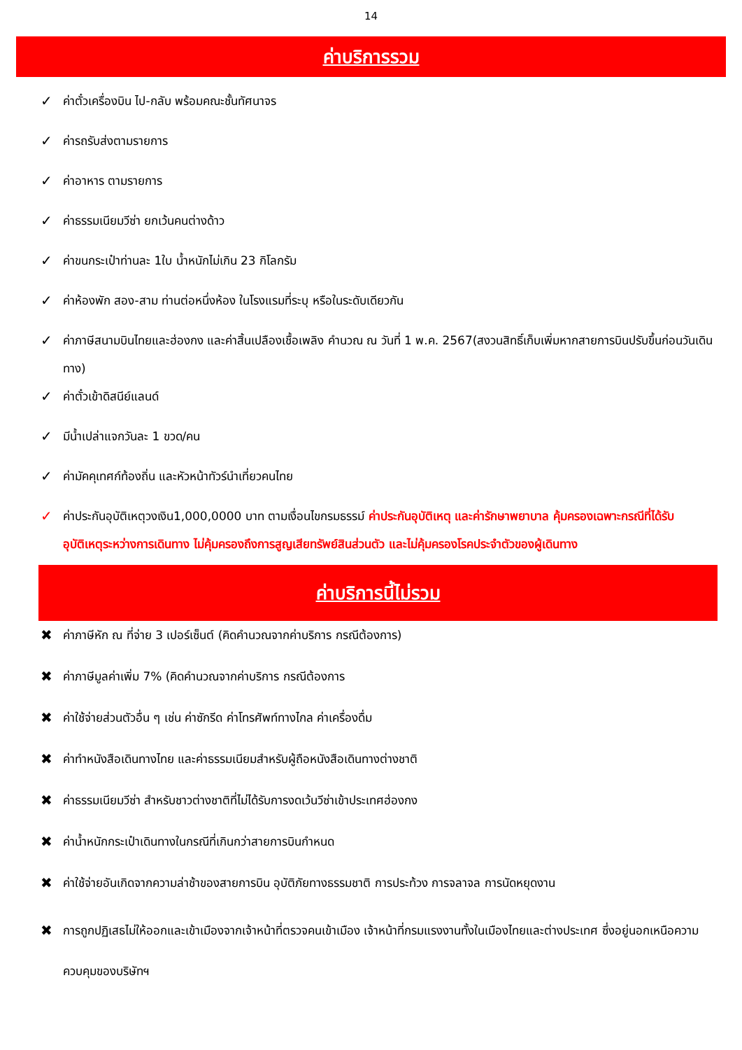14
ค่าบริการรวม
✓ ค่าตั๋วเครื่องบิน ไป-กลับ พร้อมคณะชั้นทัศนาจร
✓ ค่ารถรับส่งตามรายการ
✓ ค่าอาหาร ตามรายการ
✓ ค่าธรรมเนียมวีซ่า ยกเว้นคนต่างด้าว
✓ ค่าขนกระเป๋าท่านละ 1ใบ น้ำหนักไม่เกิน 23 กิโลกรัม
✓ ค่าห้องพัก สอง-สาม ท่านต่อหนึ่งห้อง ในโรงแรมที่ระบุ หรือในระดับเดียวกัน
✓ ค่าภาษีสนามบินไทยและฮ่องกง และค่าสิ้นเปลืองเชื้อเพลิง คำนวณ ณ วันที่ 1 พ.ค. 2567(สงวนสิทธิ์เก็บเพิ่มหากสายการบินปรับขึ้นก่อนวันเดินทาง)
✓ ค่าตั๋วเข้าดิสนีย์แลนด์
✓ มีน้ำเปล่าแจกวันละ 1 ขวด/คน
✓ ค่ามัคคุเทศก์ท้องถิ่น และหัวหน้าทัวร์นำเที่ยวคนไทย
✓ ค่าประกันอุบัติเหตุวงเงิน1,000,0000 บาท ตามเงื่อนไขกรมธรรม์ ค่าประกันอุบัติเหตุ และค่ารักษาพยาบาล คุ้มครองเฉพาะกรณีที่ได้รับอุบัติเหตุระหว่างการเดินทาง ไม่คุ้มครองถึงการสูญเสียทรัพย์สินส่วนตัว และไม่คุ้มครองโรคประจำตัวของผู้เดินทาง
ค่าบริการนี้ไม่รวม
✖ ค่าภาษีหัก ณ ที่จ่าย 3 เปอร์เซ็นต์ (คิดคำนวณจากค่าบริการ กรณีต้องการ)
✖ ค่าภาษีมูลค่าเพิ่ม 7% (คิดคำนวณจากค่าบริการ กรณีต้องการ
✖ ค่าใช้จ่ายส่วนตัวอื่น ๆ เช่น ค่าซักรีด ค่าโทรศัพท์ทางไกล ค่าเครื่องดื่ม
✖ ค่าทำหนังสือเดินทางไทย และค่าธรรมเนียมสำหรับผู้ถือหนังสือเดินทางต่างชาติ
✖ ค่าธรรมเนียมวีซ่า สำหรับชาวต่างชาติที่ไม่ได้รับการงดเว้นวีซ่าเข้าประเทศฮ่องกง
✖ ค่าน้ำหนักกระเป๋าเดินทางในกรณีที่เกินกว่าสายการบินกำหนด
✖ ค่าใช้จ่ายอันเกิดจากความล่าช้าของสายการบิน อุบัติภัยทางธรรมชาติ การประท้วง การจลาจล การนัดหยุดงาน
✖ การถูกปฏิเสธไม่ให้ออกและเข้าเมืองจากเจ้าหน้าที่ตรวจคนเข้าเมือง เจ้าหน้าที่กรมแรงงานทั้งในเมืองไทยและต่างประเทศ ซึ่งอยู่นอกเหนือความควบคุมของบริษัทฯ